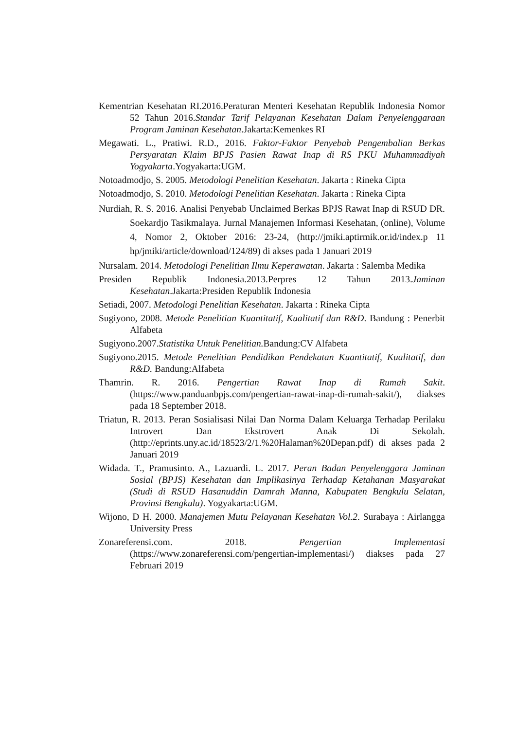Kementrian Kesehatan RI.2016.Peraturan Menteri Kesehatan Republik Indonesia Nomor 52 Tahun 2016.Standar Tarif Pelayanan Kesehatan Dalam Penyelenggaraan Program Jaminan Kesehatan.Jakarta:Kemenkes RI
Megawati. L., Pratiwi. R.D., 2016. Faktor-Faktor Penyebab Pengembalian Berkas Persyaratan Klaim BPJS Pasien Rawat Inap di RS PKU Muhammadiyah Yogyakarta.Yogyakarta:UGM.
Notoadmodjo, S. 2005. Metodologi Penelitian Kesehatan. Jakarta : Rineka Cipta
Notoadmodjo, S. 2010. Metodologi Penelitian Kesehatan. Jakarta : Rineka Cipta
Nurdiah, R. S. 2016. Analisi Penyebab Unclaimed Berkas BPJS Rawat Inap di RSUD DR. Soekardjo Tasikmalaya. Jurnal Manajemen Informasi Kesehatan, (online), Volume 4, Nomor 2, Oktober 2016: 23-24, (http://jmiki.aptirmik.or.id/index.p 11 hp/jmiki/article/download/124/89) di akses pada 1 Januari 2019
Nursalam. 2014. Metodologi Penelitian Ilmu Keperawatan. Jakarta : Salemba Medika
Presiden Republik Indonesia.2013.Perpres 12 Tahun 2013.Jaminan Kesehatan.Jakarta:Presiden Republik Indonesia
Setiadi, 2007. Metodologi Penelitian Kesehatan. Jakarta : Rineka Cipta
Sugiyono, 2008. Metode Penelitian Kuantitatif, Kualitatif dan R&D. Bandung : Penerbit Alfabeta
Sugiyono.2007.Statistika Untuk Penelitian. Bandung:CV Alfabeta
Sugiyono.2015. Metode Penelitian Pendidikan Pendekatan Kuantitatif, Kualitatif, dan R&D. Bandung:Alfabeta
Thamrin. R. 2016. Pengertian Rawat Inap di Rumah Sakit. (https://www.panduanbpjs.com/pengertian-rawat-inap-di-rumah-sakit/), diakses pada 18 September 2018.
Triatun, R. 2013. Peran Sosialisasi Nilai Dan Norma Dalam Keluarga Terhadap Perilaku Introvert Dan Ekstrovert Anak Di Sekolah. (http://eprints.uny.ac.id/18523/2/1.%20Halaman%20Depan.pdf) di akses pada 2 Januari 2019
Widada. T., Pramusinto. A., Lazuardi. L. 2017. Peran Badan Penyelenggara Jaminan Sosial (BPJS) Kesehatan dan Implikasinya Terhadap Ketahanan Masyarakat (Studi di RSUD Hasanuddin Damrah Manna, Kabupaten Bengkulu Selatan, Provinsi Bengkulu). Yogyakarta:UGM.
Wijono, D H. 2000. Manajemen Mutu Pelayanan Kesehatan Vol.2. Surabaya : Airlangga University Press
Zonareferensi.com. 2018. Pengertian Implementasi (https://www.zonareferensi.com/pengertian-implementasi/) diakses pada 27 Februari 2019